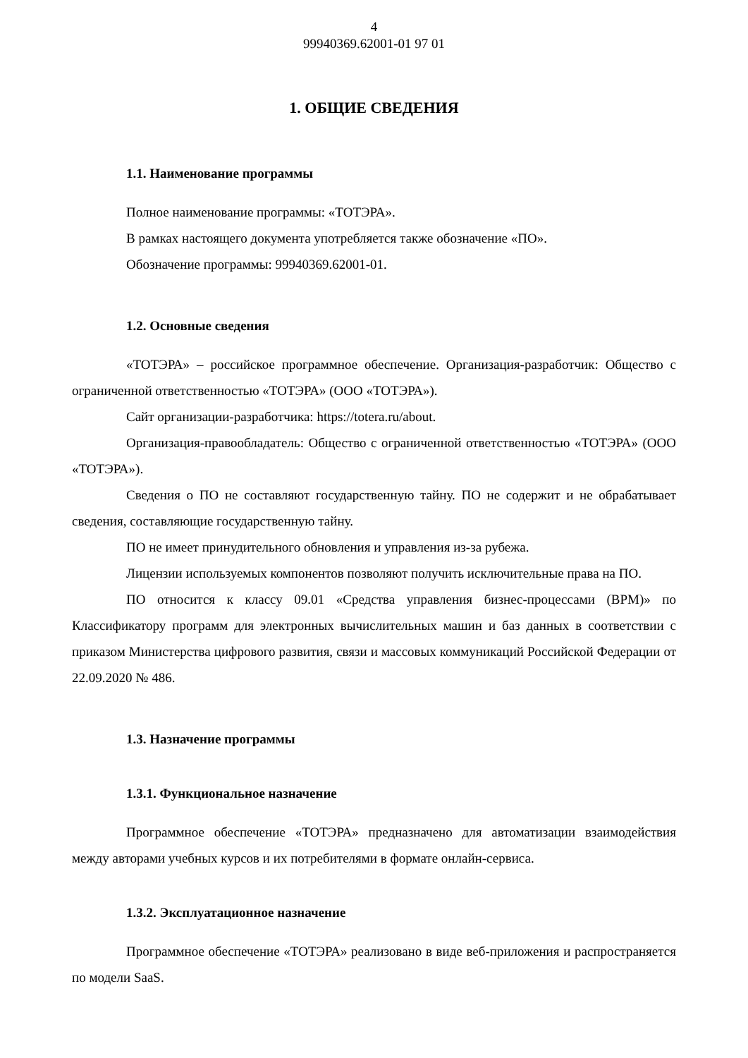4
99940369.62001-01 97 01
1. ОБЩИЕ СВЕДЕНИЯ
1.1. Наименование программы
Полное наименование программы: «ТОТЭРА».
В рамках настоящего документа употребляется также обозначение «ПО».
Обозначение программы: 99940369.62001-01.
1.2. Основные сведения
«ТОТЭРА» – российское программное обеспечение. Организация-разработчик: Общество с ограниченной ответственностью «ТОТЭРА» (ООО «ТОТЭРА»).
Сайт организации-разработчика: https://totera.ru/about.
Организация-правообладатель: Общество с ограниченной ответственностью «ТОТЭРА» (ООО «ТОТЭРА»).
Сведения о ПО не составляют государственную тайну. ПО не содержит и не обрабатывает сведения, составляющие государственную тайну.
ПО не имеет принудительного обновления и управления из-за рубежа.
Лицензии используемых компонентов позволяют получить исключительные права на ПО.
ПО относится к классу 09.01 «Средства управления бизнес-процессами (BPM)» по Классификатору программ для электронных вычислительных машин и баз данных в соответствии с приказом Министерства цифрового развития, связи и массовых коммуникаций Российской Федерации от 22.09.2020 № 486.
1.3. Назначение программы
1.3.1. Функциональное назначение
Программное обеспечение «ТОТЭРА» предназначено для автоматизации взаимодействия между авторами учебных курсов и их потребителями в формате онлайн-сервиса.
1.3.2. Эксплуатационное назначение
Программное обеспечение «ТОТЭРА» реализовано в виде веб-приложения и распространяется по модели SaaS.